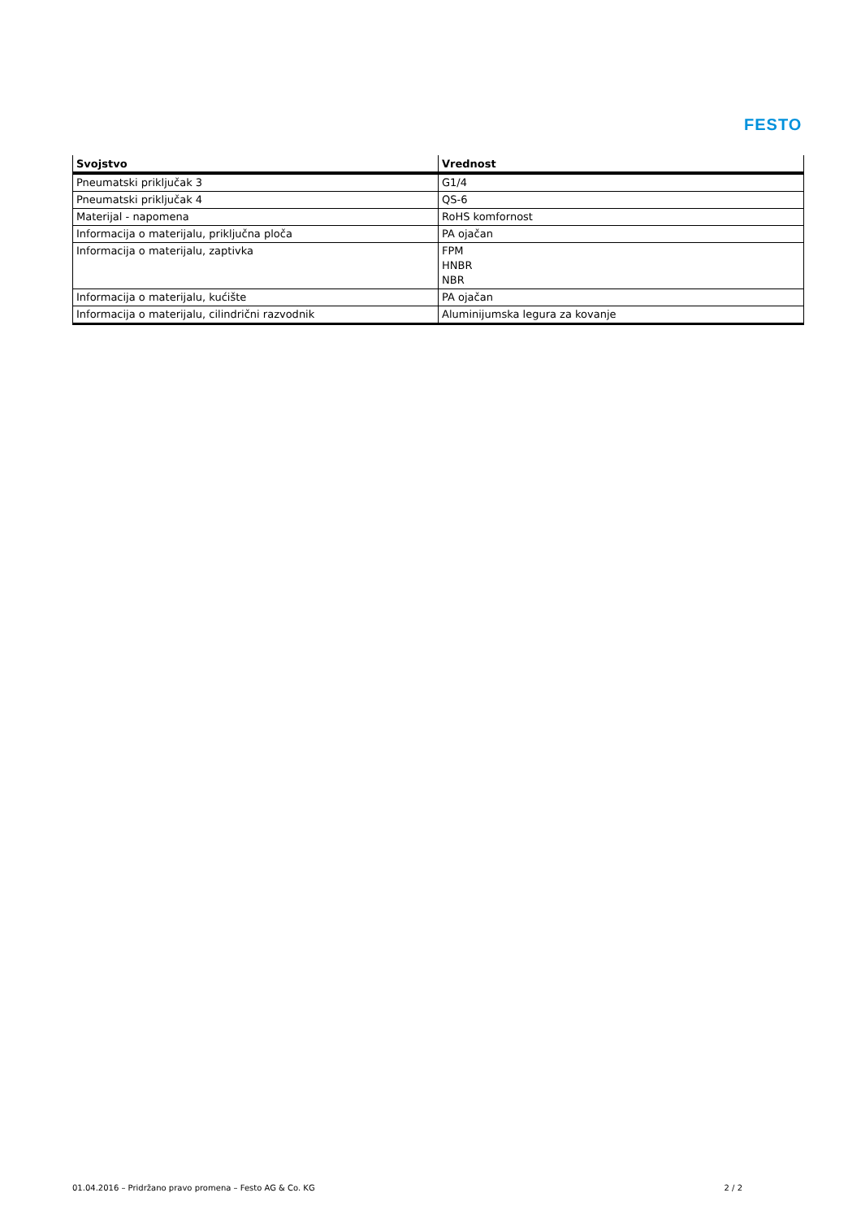FESTO
| Svojstvo | Vrednost |
| --- | --- |
| Pneumatski priključak 3 | G1/4 |
| Pneumatski priključak 4 | QS-6 |
| Materijal - napomena | RoHS komfornost |
| Informacija o materijalu, priključna ploča | PA ojačan |
| Informacija o materijalu, zaptivka | FPM HNBR NBR |
| Informacija o materijalu, kućište | PA ojačan |
| Informacija o materijalu, cilindrični razvodnik | Aluminijumska legura za kovanje |
01.04.2016 – Pridržano pravo promena – Festo AG & Co. KG 2 / 2